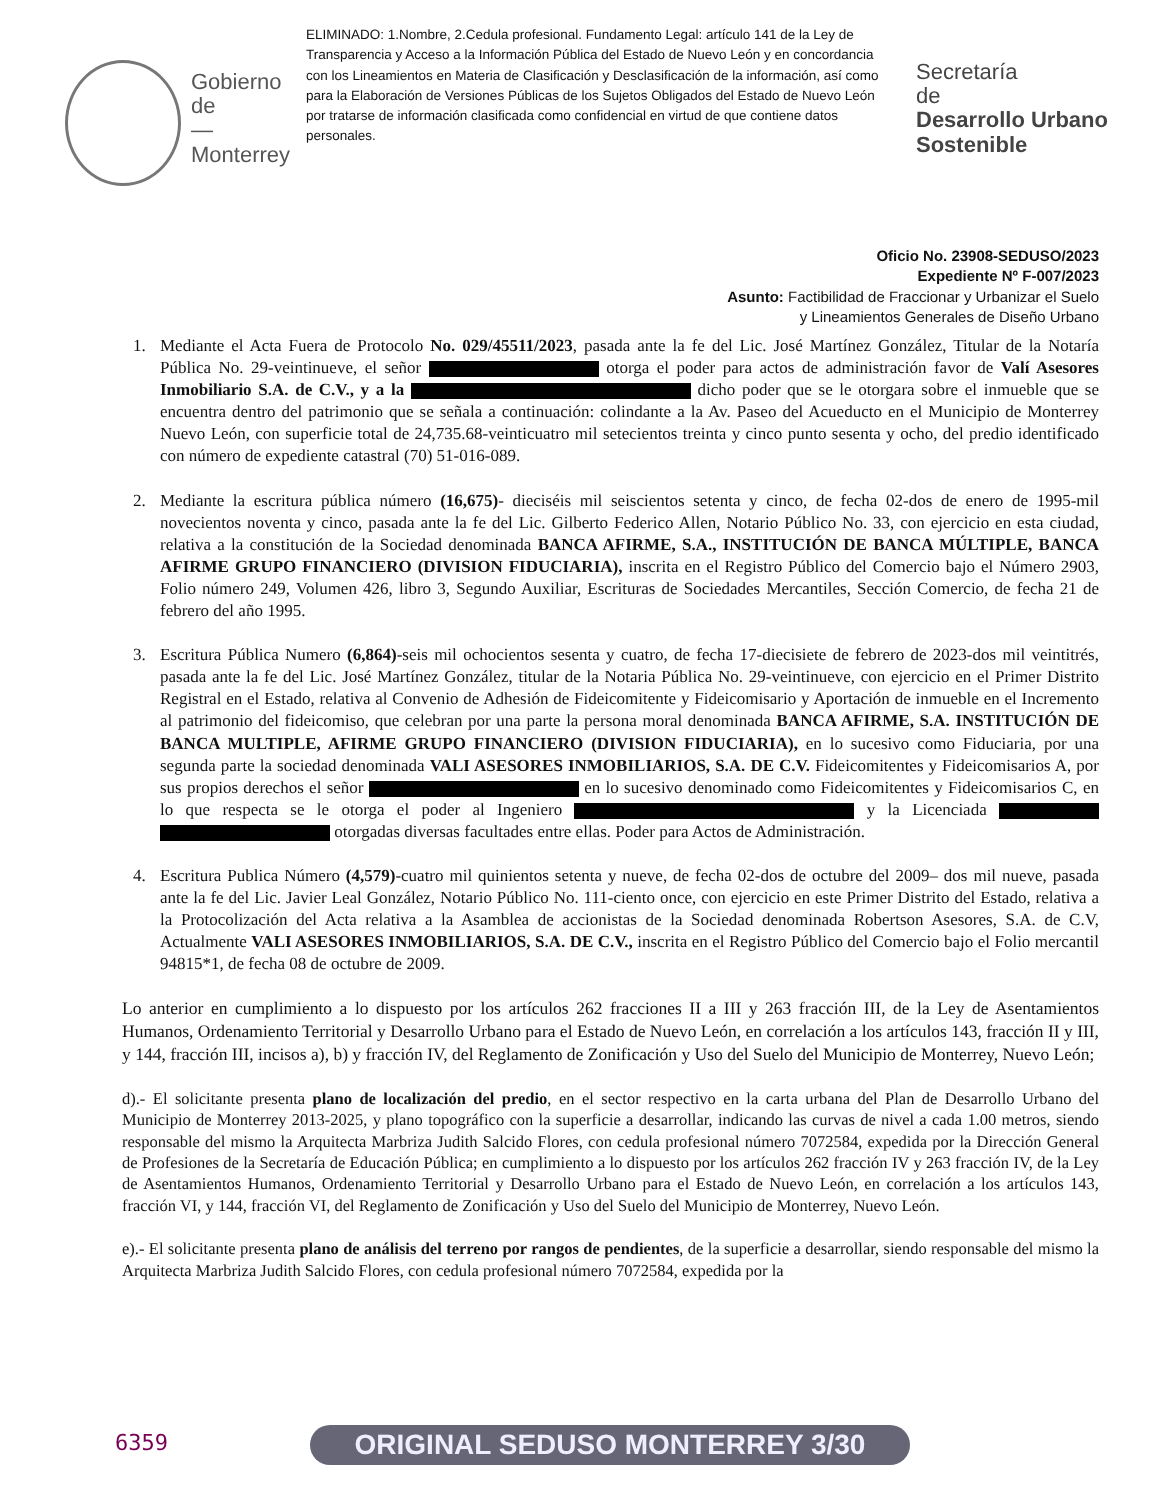Gobierno de
—
Monterrey
ELIMINADO: 1.Nombre, 2.Cedula profesional. Fundamento Legal: artículo 141 de la Ley de Transparencia y Acceso a la Información Pública del Estado de Nuevo León y en concordancia con los Lineamientos en Materia de Clasificación y Desclasificación de la información, así como para la Elaboración de Versiones Públicas de los Sujetos Obligados del Estado de Nuevo León por tratarse de información clasificada como confidencial en virtud de que contiene datos personales.
Secretaría
de
Desarrollo Urbano
Sostenible
Oficio No. 23908-SEDUSO/2023
Expediente Nº F-007/2023
Asunto: Factibilidad de Fraccionar y Urbanizar el Suelo
y Lineamientos Generales de Diseño Urbano
1. Mediante el Acta Fuera de Protocolo No. 029/45511/2023, pasada ante la fe del Lic. José Martínez González, Titular de la Notaría Pública No. 29-veintinueve, el señor otorga el poder para actos de administración favor de Valí Asesores Inmobiliario S.A. de C.V., y a la dicho poder que se le otorgara sobre el inmueble que se encuentra dentro del patrimonio que se señala a continuación: colindante a la Av. Paseo del Acueducto en el Municipio de Monterrey Nuevo León, con superficie total de 24,735.68-veinticuatro mil setecientos treinta y cinco punto sesenta y ocho, del predio identificado con número de expediente catastral (70) 51-016-089.
2. Mediante la escritura pública número (16,675)- dieciséis mil seiscientos setenta y cinco, de fecha 02-dos de enero de 1995-mil novecientos noventa y cinco, pasada ante la fe del Lic. Gilberto Federico Allen, Notario Público No. 33, con ejercicio en esta ciudad, relativa a la constitución de la Sociedad denominada BANCA AFIRME, S.A., INSTITUCIÓN DE BANCA MÚLTIPLE, BANCA AFIRME GRUPO FINANCIERO (DIVISION FIDUCIARIA), inscrita en el Registro Público del Comercio bajo el Número 2903, Folio número 249, Volumen 426, libro 3, Segundo Auxiliar, Escrituras de Sociedades Mercantiles, Sección Comercio, de fecha 21 de febrero del año 1995.
3. Escritura Pública Numero (6,864)-seis mil ochocientos sesenta y cuatro, de fecha 17-diecisiete de febrero de 2023-dos mil veintitrés, pasada ante la fe del Lic. José Martínez González, titular de la Notaria Pública No. 29-veintinueve, con ejercicio en el Primer Distrito Registral en el Estado, relativa al Convenio de Adhesión de Fideicomitente y Fideicomisario y Aportación de inmueble en el Incremento al patrimonio del fideicomiso, que celebran por una parte la persona moral denominada BANCA AFIRME, S.A. INSTITUCIÓN DE BANCA MULTIPLE, AFIRME GRUPO FINANCIERO (DIVISION FIDUCIARIA), en lo sucesivo como Fiduciaria, por una segunda parte la sociedad denominada VALI ASESORES INMOBILIARIOS, S.A. DE C.V. Fideicomitentes y Fideicomisarios A, por sus propios derechos el señor en lo sucesivo denominado como Fideicomitentes y Fideicomisarios C, en lo que respecta se le otorga el poder al Ingeniero y la Licenciada otorgadas diversas facultades entre ellas. Poder para Actos de Administración.
4. Escritura Publica Número (4,579)-cuatro mil quinientos setenta y nueve, de fecha 02-dos de octubre del 2009– dos mil nueve, pasada ante la fe del Lic. Javier Leal González, Notario Público No. 111-ciento once, con ejercicio en este Primer Distrito del Estado, relativa a la Protocolización del Acta relativa a la Asamblea de accionistas de la Sociedad denominada Robertson Asesores, S.A. de C.V, Actualmente VALI ASESORES INMOBILIARIOS, S.A. DE C.V., inscrita en el Registro Público del Comercio bajo el Folio mercantil 94815*1, de fecha 08 de octubre de 2009.
Lo anterior en cumplimiento a lo dispuesto por los artículos 262 fracciones II a III y 263 fracción III, de la Ley de Asentamientos Humanos, Ordenamiento Territorial y Desarrollo Urbano para el Estado de Nuevo León, en correlación a los artículos 143, fracción II y III, y 144, fracción III, incisos a), b) y fracción IV, del Reglamento de Zonificación y Uso del Suelo del Municipio de Monterrey, Nuevo León;
d).- El solicitante presenta plano de localización del predio, en el sector respectivo en la carta urbana del Plan de Desarrollo Urbano del Municipio de Monterrey 2013-2025, y plano topográfico con la superficie a desarrollar, indicando las curvas de nivel a cada 1.00 metros, siendo responsable del mismo la Arquitecta Marbriza Judith Salcido Flores, con cedula profesional número 7072584, expedida por la Dirección General de Profesiones de la Secretaría de Educación Pública; en cumplimiento a lo dispuesto por los artículos 262 fracción IV y 263 fracción IV, de la Ley de Asentamientos Humanos, Ordenamiento Territorial y Desarrollo Urbano para el Estado de Nuevo León, en correlación a los artículos 143, fracción VI, y 144, fracción VI, del Reglamento de Zonificación y Uso del Suelo del Municipio de Monterrey, Nuevo León.
e).- El solicitante presenta plano de análisis del terreno por rangos de pendientes, de la superficie a desarrollar, siendo responsable del mismo la Arquitecta Marbriza Judith Salcido Flores, con cedula profesional número 7072584, expedida por la
6359 ORIGINAL SEDUSO MONTERREY 3/30